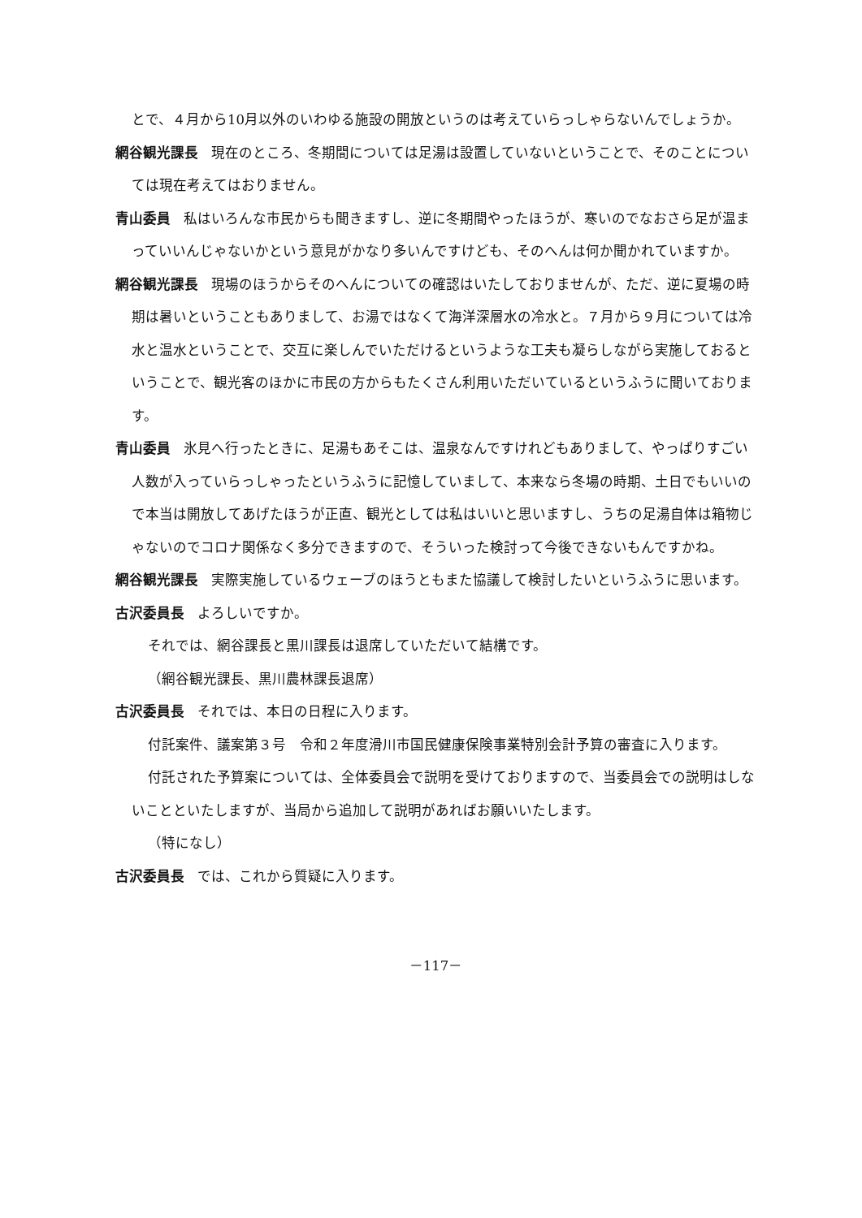とで、４月から10月以外のいわゆる施設の開放というのは考えていらっしゃらないんでしょうか。
網谷観光課長 現在のところ、冬期間については足湯は設置していないということで、そのことについては現在考えてはおりません。
青山委員 私はいろんな市民からも聞きますし、逆に冬期間やったほうが、寒いのでなおさら足が温まっていいんじゃないかという意見がかなり多いんですけども、そのへんは何か聞かれていますか。
網谷観光課長 現場のほうからそのへんについての確認はいたしておりませんが、ただ、逆に夏場の時期は暑いということもありまして、お湯ではなくて海洋深層水の冷水と。７月から９月については冷水と温水ということで、交互に楽しんでいただけるというような工夫も凝らしながら実施しておるということで、観光客のほかに市民の方からもたくさん利用いただいているというふうに聞いております。
青山委員 氷見へ行ったときに、足湯もあそこは、温泉なんですけれどもありまして、やっぱりすごい人数が入っていらっしゃったというふうに記憶していまして、本来なら冬場の時期、土日でもいいので本当は開放してあげたほうが正直、観光としては私はいいと思いますし、うちの足湯自体は箱物じゃないのでコロナ関係なく多分できますので、そういった検討って今後できないもんですかね。
網谷観光課長 実際実施しているウェーブのほうともまた協議して検討したいというふうに思います。
古沢委員長 よろしいですか。
それでは、網谷課長と黒川課長は退席していただいて結構です。
（網谷観光課長、黒川農林課長退席）
古沢委員長 それでは、本日の日程に入ります。
付託案件、議案第３号　令和２年度滑川市国民健康保険事業特別会計予算の審査に入ります。
付託された予算案については、全体委員会で説明を受けておりますので、当委員会での説明はしないことといたしますが、当局から追加して説明があればお願いいたします。
（特になし）
古沢委員長 では、これから質疑に入ります。
－117－